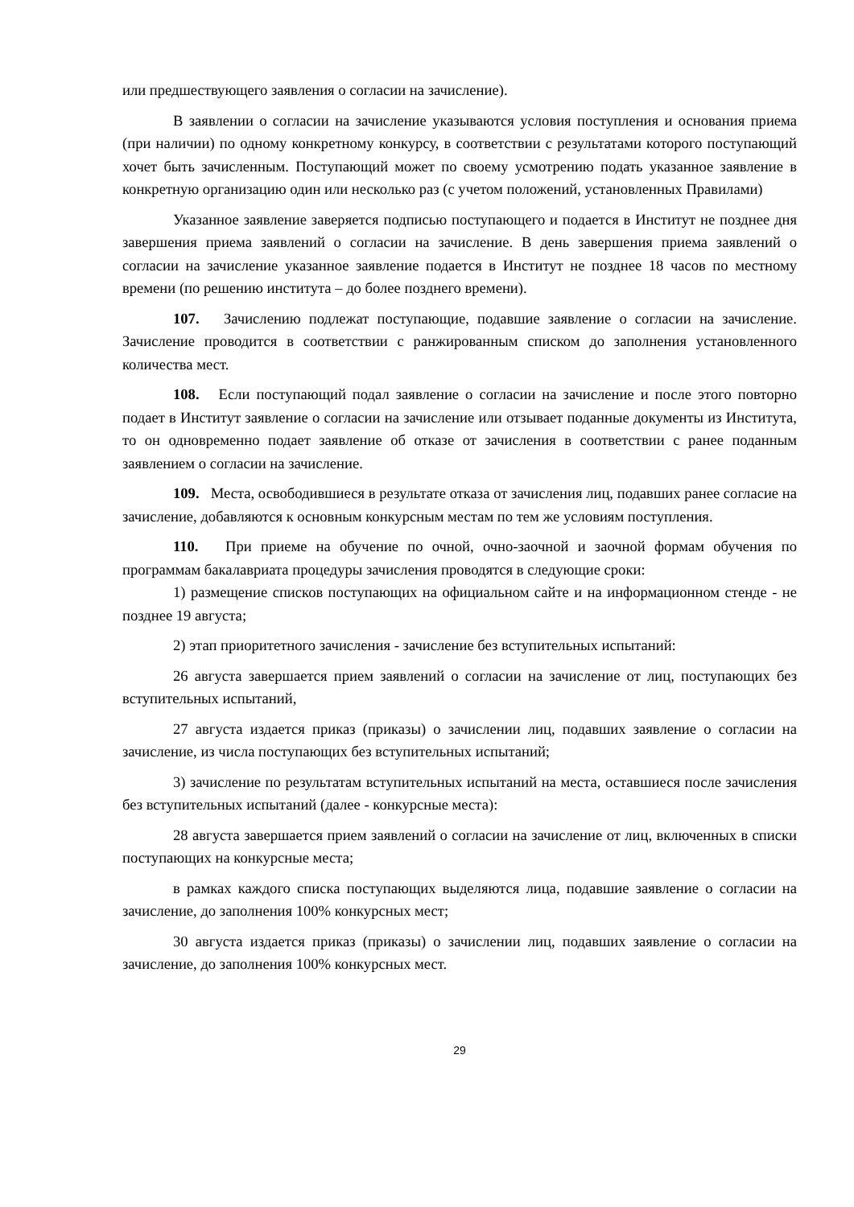или предшествующего заявления о согласии на зачисление).
В заявлении о согласии на зачисление указываются условия поступления и основания приема (при наличии) по одному конкретному конкурсу, в соответствии с результатами которого поступающий хочет быть зачисленным. Поступающий может по своему усмотрению подать указанное заявление в конкретную организацию один или несколько раз (с учетом положений, установленных Правилами)
Указанное заявление заверяется подписью поступающего и подается в Институт не позднее дня завершения приема заявлений о согласии на зачисление. В день завершения приема заявлений о согласии на зачисление указанное заявление подается в Институт не позднее 18 часов по местному времени (по решению института – до более позднего времени).
107. Зачислению подлежат поступающие, подавшие заявление о согласии на зачисление. Зачисление проводится в соответствии с ранжированным списком до заполнения установленного количества мест.
108. Если поступающий подал заявление о согласии на зачисление и после этого повторно подает в Институт заявление о согласии на зачисление или отзывает поданные документы из Института, то он одновременно подает заявление об отказе от зачисления в соответствии с ранее поданным заявлением о согласии на зачисление.
109. Места, освободившиеся в результате отказа от зачисления лиц, подавших ранее согласие на зачисление, добавляются к основным конкурсным местам по тем же условиям поступления.
110. При приеме на обучение по очной, очно-заочной и заочной формам обучения по программам бакалавриата процедуры зачисления проводятся в следующие сроки:
1) размещение списков поступающих на официальном сайте и на информационном стенде - не позднее 19 августа;
2) этап приоритетного зачисления - зачисление без вступительных испытаний:
26 августа завершается прием заявлений о согласии на зачисление от лиц, поступающих без вступительных испытаний,
27 августа издается приказ (приказы) о зачислении лиц, подавших заявление о согласии на зачисление, из числа поступающих без вступительных испытаний;
3) зачисление по результатам вступительных испытаний на места, оставшиеся после зачисления без вступительных испытаний (далее - конкурсные места):
28 августа завершается прием заявлений о согласии на зачисление от лиц, включенных в списки поступающих на конкурсные места;
в рамках каждого списка поступающих выделяются лица, подавшие заявление о согласии на зачисление, до заполнения 100% конкурсных мест;
30 августа издается приказ (приказы) о зачислении лиц, подавших заявление о согласии на зачисление, до заполнения 100% конкурсных мест.
29